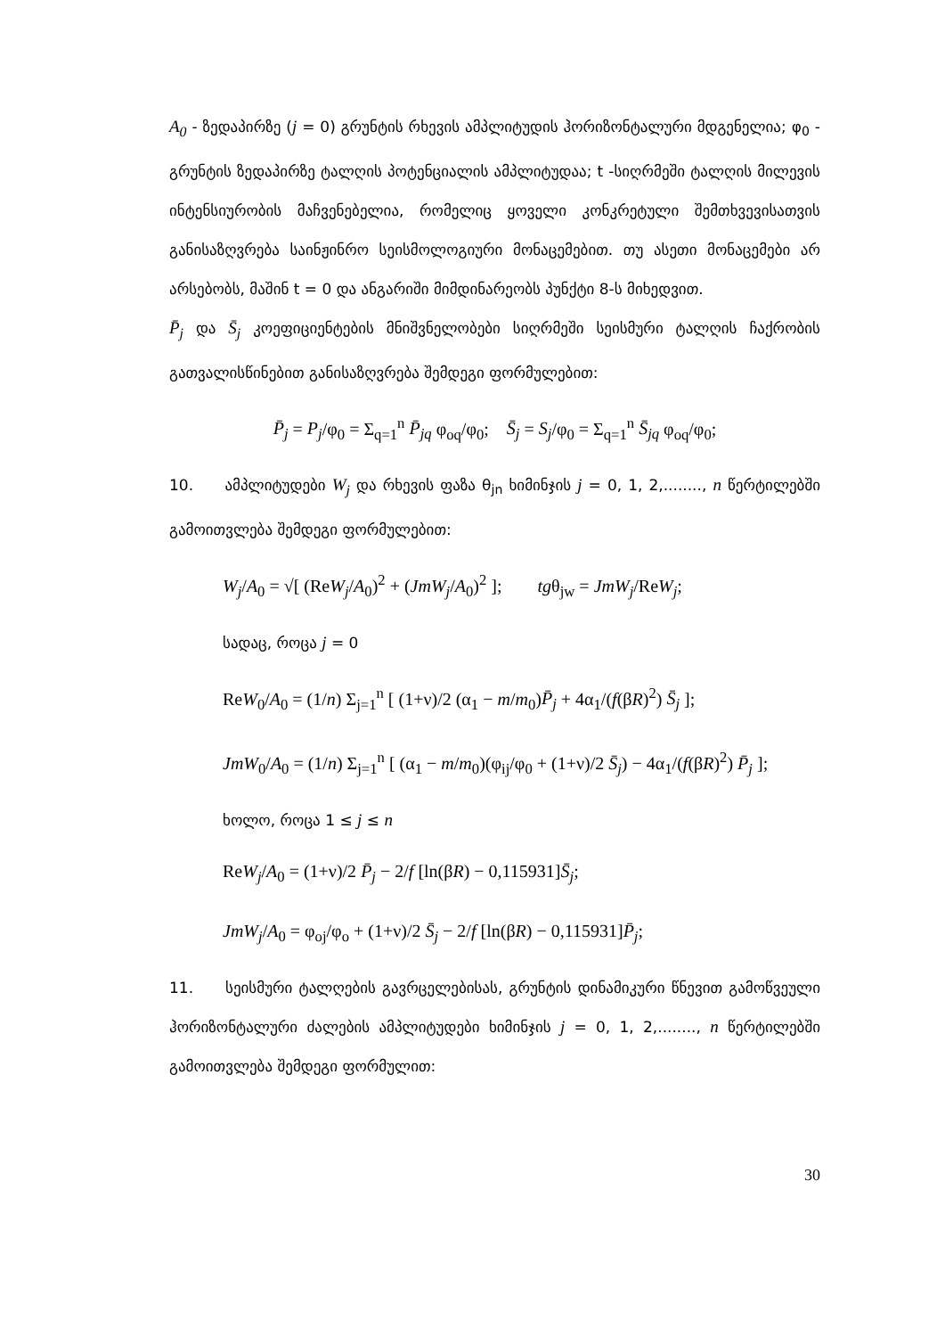A<sub>0</sub> - ზედაპირზე (j = 0) გრუნტის რხევის ამპლიტუდის ჰორიზონტალური მდგენელია; φ<sub>0</sub> - გრუნტის ზედაპირზე ტალღის პოტენციალის ამპლიტუდაა; t -სიღრმეში ტალღის მილევის ინტენსიურობის მაჩვენებელია, რომელიც ყოველი კონკრეტული შემთხვევისათვის განისაზღვრება საინჟინრო სეისმოლოგიური მონაცემებით. თუ ასეთი მონაცემები არ არსებობს, მაშინ t = 0 და ანგარიში მიმდინარეობს პუნქტი 8-ს მიხედვით.
P̄<sub>j</sub> და S̄<sub>j</sub> კოეფიციენტების მნიშვნელობები სიღრმეში სეისმური ტალღის ჩაქრობის გათვალისწინებით განისაზღვრება შემდეგი ფორმულებით:
P̄<sub>j</sub> = P<sub>j</sub>/φ<sub>0</sub> = Σ<sub>q=1</sub><sup>n</sup> P̄<sub>jq</sub> φ<sub>oq</sub>/φ<sub>0</sub>; S̄<sub>j</sub> = S<sub>j</sub>/φ<sub>0</sub> = Σ<sub>q=1</sub><sup>n</sup> S̄<sub>jq</sub> φ<sub>oq</sub>/φ<sub>0</sub>;
10. ამპლიტუდები W<sub>j</sub> და რხევის ფაზა θ<sub>jn</sub> ხიმინჯის j = 0, 1, 2,........, n წერტილებში გამოითვლება შემდეგი ფორმულებით:
W<sub>j</sub>/A<sub>0</sub> = √[ (ReW<sub>j</sub>/A<sub>0</sub>)<sup>2</sup> + (JmW<sub>j</sub>/A<sub>0</sub>)<sup>2</sup> ]; tgθ<sub>jw</sub> = JmW<sub>j</sub>/ReW<sub>j</sub>;
სადაც, როცა j = 0
ReW<sub>0</sub>/A<sub>0</sub> = (1/n) Σ<sub>j=1</sub><sup>n</sup> [ (1+ν)/2 (α<sub>1</sub> − m/m<sub>0</sub>)P̄<sub>j</sub> + 4α<sub>1</sub>/(f(βR)<sup>2</sup>) S̄<sub>j</sub> ];
JmW<sub>0</sub>/A<sub>0</sub> = (1/n) Σ<sub>j=1</sub><sup>n</sup> [ (α<sub>1</sub> − m/m<sub>0</sub>)(φ<sub>ij</sub>/φ<sub>0</sub> + (1+ν)/2 S̄<sub>j</sub>) − 4α<sub>1</sub>/(f(βR)<sup>2</sup>) P̄<sub>j</sub> ];
ხოლო, როცა 1 ≤ j ≤ n
ReW<sub>j</sub>/A<sub>0</sub> = (1+ν)/2 P̄<sub>j</sub> − 2/f [ln(βR) − 0,115931]S̄<sub>j</sub>;
JmW<sub>j</sub>/A<sub>0</sub> = φ<sub>oj</sub>/φ<sub>o</sub> + (1+ν)/2 S̄<sub>j</sub> − 2/f [ln(βR) − 0,115931]P̄<sub>j</sub>;
11. სეისმური ტალღების გავრცელებისას, გრუნტის დინამიკური წნევით გამოწვეული ჰორიზონტალური ძალების ამპლიტუდები ხიმინჯის j = 0, 1, 2,........, n წერტილებში გამოითვლება შემდეგი ფორმულით:
30